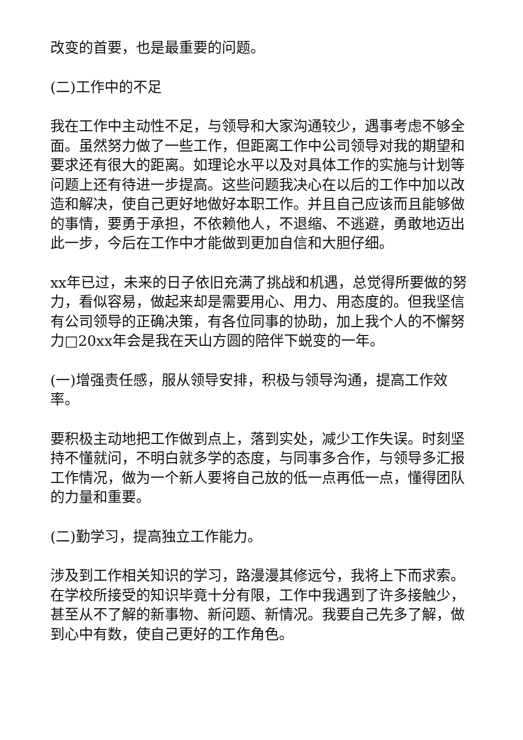改变的首要，也是最重要的问题。
(二)工作中的不足
我在工作中主动性不足，与领导和大家沟通较少，遇事考虑不够全面。虽然努力做了一些工作，但距离工作中公司领导对我的期望和要求还有很大的距离。如理论水平以及对具体工作的实施与计划等问题上还有待进一步提高。这些问题我决心在以后的工作中加以改造和解决，使自己更好地做好本职工作。并且自己应该而且能够做的事情，要勇于承担，不依赖他人，不退缩、不逃避，勇敢地迈出此一步，今后在工作中才能做到更加自信和大胆仔细。
xx年已过，未来的日子依旧充满了挑战和机遇，总觉得所要做的努力，看似容易，做起来却是需要用心、用力、用态度的。但我坚信有公司领导的正确决策，有各位同事的协助，加上我个人的不懈努力□20xx年会是我在天山方圆的陪伴下蜕变的一年。
(一)增强责任感，服从领导安排，积极与领导沟通，提高工作效率。
要积极主动地把工作做到点上，落到实处，减少工作失误。时刻坚持不懂就问，不明白就多学的态度，与同事多合作，与领导多汇报工作情况，做为一个新人要将自己放的低一点再低一点，懂得团队的力量和重要。
(二)勤学习，提高独立工作能力。
涉及到工作相关知识的学习，路漫漫其修远兮，我将上下而求索。在学校所接受的知识毕竟十分有限，工作中我遇到了许多接触少，甚至从不了解的新事物、新问题、新情况。我要自己先多了解，做到心中有数，使自己更好的工作角色。